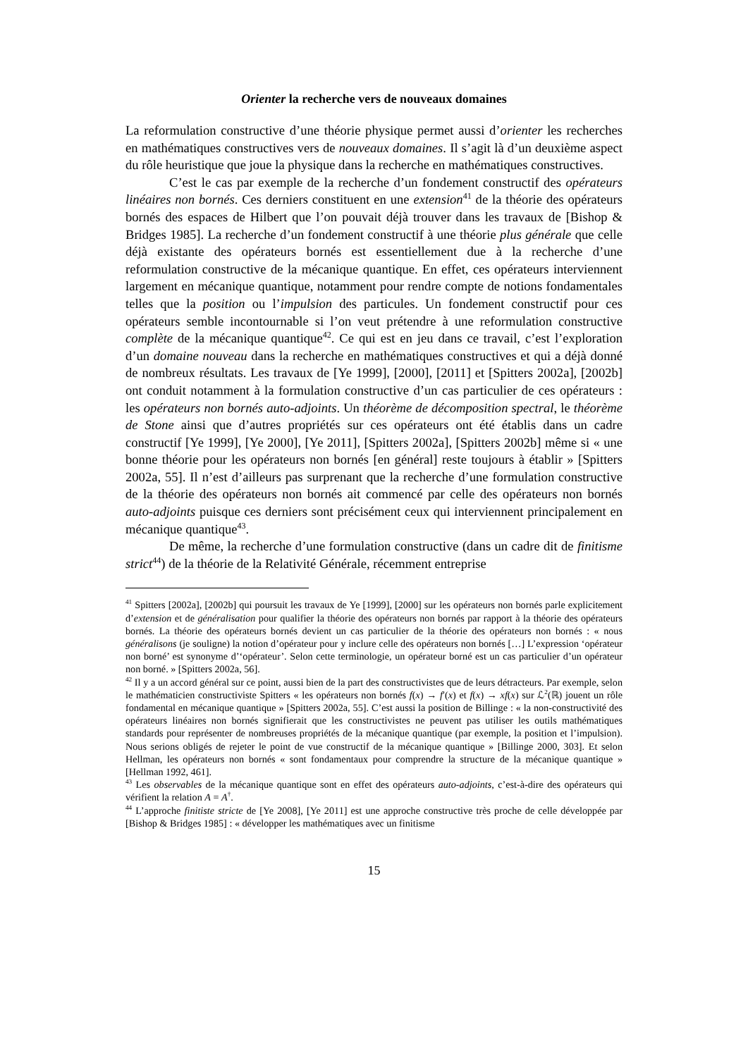Orienter la recherche vers de nouveaux domaines
La reformulation constructive d’une théorie physique permet aussi d’orienter les recherches en mathématiques constructives vers de nouveaux domaines. Il s’agit là d’un deuxième aspect du rôle heuristique que joue la physique dans la recherche en mathématiques constructives.
C’est le cas par exemple de la recherche d’un fondement constructif des opérateurs linéaires non bornés. Ces derniers constituent en une extension<sup>41</sup> de la théorie des opérateurs bornés des espaces de Hilbert que l’on pouvait déjà trouver dans les travaux de [Bishop & Bridges 1985]. La recherche d’un fondement constructif à une théorie plus générale que celle déjà existante des opérateurs bornés est essentiellement due à la recherche d’une reformulation constructive de la mécanique quantique. En effet, ces opérateurs interviennent largement en mécanique quantique, notamment pour rendre compte de notions fondamentales telles que la position ou l’impulsion des particules. Un fondement constructif pour ces opérateurs semble incontournable si l’on veut prétendre à une reformulation constructive complète de la mécanique quantique<sup>42</sup>. Ce qui est en jeu dans ce travail, c’est l’exploration d’un domaine nouveau dans la recherche en mathématiques constructives et qui a déjà donné de nombreux résultats. Les travaux de [Ye 1999], [2000], [2011] et [Spitters 2002a], [2002b] ont conduit notamment à la formulation constructive d’un cas particulier de ces opérateurs : les opérateurs non bornés auto-adjoints. Un théorème de décomposition spectral, le théorème de Stone ainsi que d’autres propriétés sur ces opérateurs ont été établis dans un cadre constructif [Ye 1999], [Ye 2000], [Ye 2011], [Spitters 2002a], [Spitters 2002b] même si « une bonne théorie pour les opérateurs non bornés [en général] reste toujours à établir » [Spitters 2002a, 55]. Il n’est d’ailleurs pas surprenant que la recherche d’une formulation constructive de la théorie des opérateurs non bornés ait commencé par celle des opérateurs non bornés auto-adjoints puisque ces derniers sont précisément ceux qui interviennent principalement en mécanique quantique<sup>43</sup>.
De même, la recherche d’une formulation constructive (dans un cadre dit de finitisme strict<sup>44</sup>) de la théorie de la Relativité Générale, récemment entreprise
<sup>41</sup> Spitters [2002a], [2002b] qui poursuit les travaux de Ye [1999], [2000] sur les opérateurs non bornés parle explicitement d’extension et de généralisation pour qualifier la théorie des opérateurs non bornés par rapport à la théorie des opérateurs bornés. La théorie des opérateurs bornés devient un cas particulier de la théorie des opérateurs non bornés : « nous généralisons (je souligne) la notion d’opérateur pour y inclure celle des opérateurs non bornés […] L’expression ‘opérateur non borné’ est synonyme d’‘opérateur’. Selon cette terminologie, un opérateur borné est un cas particulier d’un opérateur non borné. » [Spitters 2002a, 56].
<sup>42</sup> Il y a un accord général sur ce point, aussi bien de la part des constructivistes que de leurs détracteurs. Par exemple, selon le mathématicien constructiviste Spitters « les opérateurs non bornés f(x) → f′(x) et f(x) → xf(x) sur ℒ<sup>2</sup>(ℝ) jouent un rôle fondamental en mécanique quantique » [Spitters 2002a, 55]. C’est aussi la position de Billinge : « la non-constructivité des opérateurs linéaires non bornés signifierait que les constructivistes ne peuvent pas utiliser les outils mathématiques standards pour représenter de nombreuses propriétés de la mécanique quantique (par exemple, la position et l’impulsion). Nous serions obligés de rejeter le point de vue constructif de la mécanique quantique » [Billinge 2000, 303]. Et selon Hellman, les opérateurs non bornés « sont fondamentaux pour comprendre la structure de la mécanique quantique » [Hellman 1992, 461].
<sup>43</sup> Les observables de la mécanique quantique sont en effet des opérateurs auto-adjoints, c’est-à-dire des opérateurs qui vérifient la relation A = A<sup>†</sup>.
<sup>44</sup> L’approche finitiste stricte de [Ye 2008], [Ye 2011] est une approche constructive très proche de celle développée par [Bishop & Bridges 1985] : « développer les mathématiques avec un finitisme
15